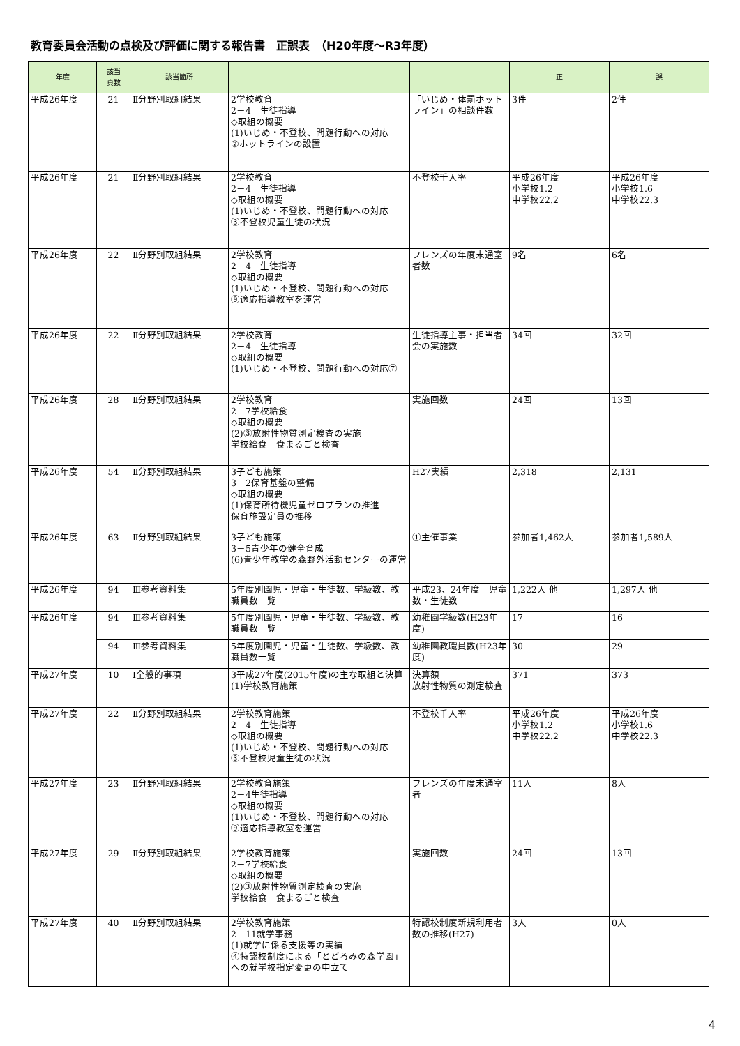教育委員会活動の点検及び評価に関する報告書　正誤表　（H20年度～R3年度）
| 年度 | 該当 頁数 | 該当箇所 | | | 正 | 誤 |
| --- | --- | --- | --- | --- | --- | --- |
| 平成26年度 | 21 | Ⅱ分野別取組結果 | 2学校教育 2－4 生徒指導 ◇取組の概要 (1)いじめ・不登校、問題行動への対応 ②ホットラインの設置 | 「いじめ・体罰ホットライン」の相談件数 | 3件 | 2件 |
| 平成26年度 | 21 | Ⅱ分野別取組結果 | 2学校教育 2－4 生徒指導 ◇取組の概要 (1)いじめ・不登校、問題行動への対応 ③不登校児童生徒の状況 | 不登校千人率 | 平成26年度 小学校1.2 中学校22.2 | 平成26年度 小学校1.6 中学校22.3 |
| 平成26年度 | 22 | Ⅱ分野別取組結果 | 2学校教育 2－4 生徒指導 ◇取組の概要 (1)いじめ・不登校、問題行動への対応 ⑨適応指導教室を運営 | フレンズの年度末通室者数 | 9名 | 6名 |
| 平成26年度 | 22 | Ⅱ分野別取組結果 | 2学校教育 2－4 生徒指導 ◇取組の概要 (1)いじめ・不登校、問題行動への対応⑦ | 生徒指導主事・担当者会の実施数 | 34回 | 32回 |
| 平成26年度 | 28 | Ⅱ分野別取組結果 | 2学校教育 2－7学校給食 ◇取組の概要 (2)③放射性物質測定検査の実施 学校給食一食まるごと検査 | 実施回数 | 24回 | 13回 |
| 平成26年度 | 54 | Ⅱ分野別取組結果 | 3子ども施策 3－2保育基盤の整備 ◇取組の概要 (1)保育所待機児童ゼロプランの推進 保育施設定員の推移 | H27実績 | 2,318 | 2,131 |
| 平成26年度 | 63 | Ⅱ分野別取組結果 | 3子ども施策 3－5青少年の健全育成 (6)青少年教学の森野外活動センターの運営 | ①主催事業 | 参加者1,462人 | 参加者1,589人 |
| 平成26年度 | 94 | Ⅲ参考資料集 | 5年度別園児・児童・生徒数、学級数、教職員数一覧 | 平成23、24年度 児童数・生徒数 | 1,222人 他 | 1,297人 他 |
| 平成26年度 | 94 | Ⅲ参考資料集 | 5年度別園児・児童・生徒数、学級数、教職員数一覧 | 幼稚園学級数(H23年度) | 17 | 16 |
| | 94 | Ⅲ参考資料集 | 5年度別園児・児童・生徒数、学級数、教職員数一覧 | 幼稚園教職員数(H23年度) | 30 | 29 |
| 平成27年度 | 10 | Ⅰ全般的事項 | 3平成27年度(2015年度)の主な取組と決算 (1)学校教育施策 | 決算額 放射性物質の測定検査 | 371 | 373 |
| 平成27年度 | 22 | Ⅱ分野別取組結果 | 2学校教育施策 2－4 生徒指導 ◇取組の概要 (1)いじめ・不登校、問題行動への対応 ③不登校児童生徒の状況 | 不登校千人率 | 平成26年度 小学校1.2 中学校22.2 | 平成26年度 小学校1.6 中学校22.3 |
| 平成27年度 | 23 | Ⅱ分野別取組結果 | 2学校教育施策 2－4生徒指導 ◇取組の概要 (1)いじめ・不登校、問題行動への対応 ⑨適応指導教室を運営 | フレンズの年度末通室者 | 11人 | 8人 |
| 平成27年度 | 29 | Ⅱ分野別取組結果 | 2学校教育施策 2－7学校給食 ◇取組の概要 (2)③放射性物質測定検査の実施 学校給食一食まるごと検査 | 実施回数 | 24回 | 13回 |
| 平成27年度 | 40 | Ⅱ分野別取組結果 | 2学校教育施策 2－11就学事務 (1)就学に係る支援等の実績 ④特認校制度による「とどろみの森学園」への就学校指定変更の申立て | 特認校制度新規利用者数の推移(H27) | 3人 | 0人 |
4